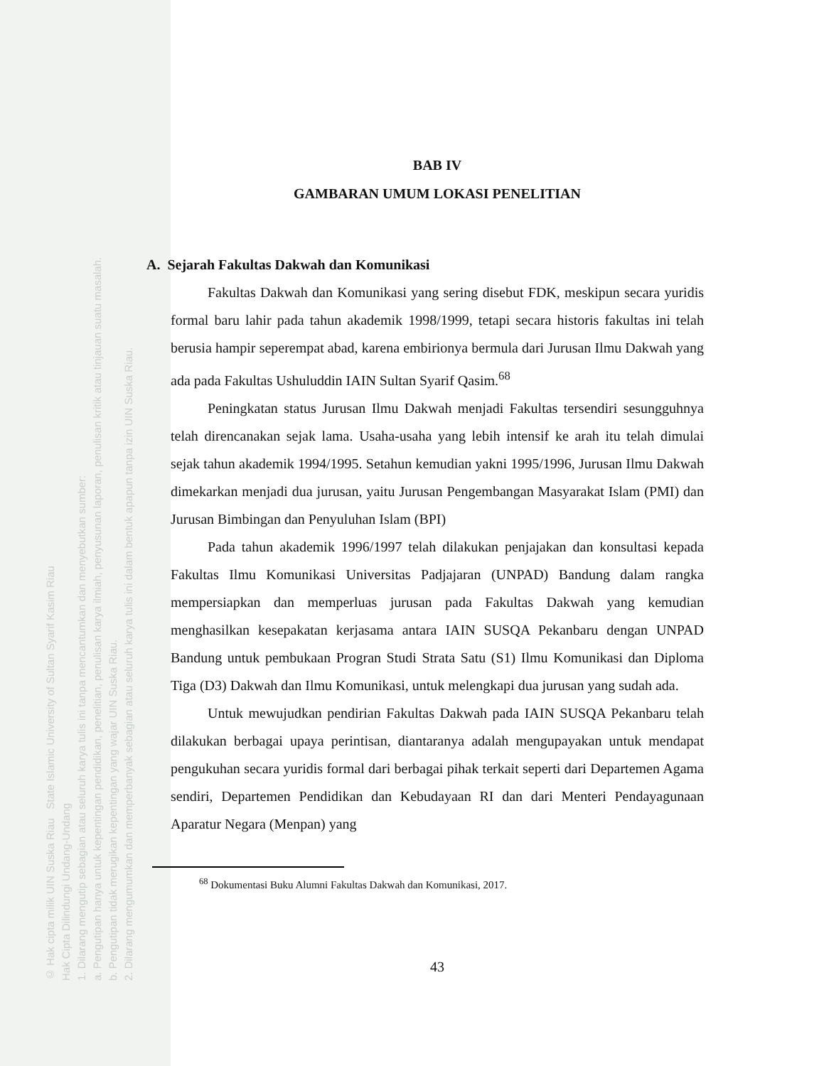© Hak cipta milik UIN Suska Riau State Islamic University of Sultan Syarif Kasim Riau
Hak Cipta Dilindungi Undang-Undang
1. Dilarang mengutip sebagian atau seluruh karya tulis ini tanpa mencantumkan dan menyebutkan sumber:
a. Pengutipan hanya untuk kepentingan pendidikan, penelitian, penulisan karya ilmiah, penyusunan laporan, penulisan kritik atau tinjauan suatu masalah.
b. Pengutipan tidak merugikan kepentingan yang wajar UIN Suska Riau.
2. Dilarang mengumumkan dan memperbanyak sebagian atau seluruh karya tulis ini dalam bentuk apapun tanpa izin UIN Suska Riau.
BAB IV
GAMBARAN UMUM LOKASI PENELITIAN
A. Sejarah Fakultas Dakwah dan Komunikasi
Fakultas Dakwah dan Komunikasi yang sering disebut FDK, meskipun secara yuridis formal baru lahir pada tahun akademik 1998/1999, tetapi secara historis fakultas ini telah berusia hampir seperempat abad, karena embirionya bermula dari Jurusan Ilmu Dakwah yang ada pada Fakultas Ushuluddin IAIN Sultan Syarif Qasim.<sup>68</sup>
Peningkatan status Jurusan Ilmu Dakwah menjadi Fakultas tersendiri sesungguhnya telah direncanakan sejak lama. Usaha-usaha yang lebih intensif ke arah itu telah dimulai sejak tahun akademik 1994/1995. Setahun kemudian yakni 1995/1996, Jurusan Ilmu Dakwah dimekarkan menjadi dua jurusan, yaitu Jurusan Pengembangan Masyarakat Islam (PMI) dan Jurusan Bimbingan dan Penyuluhan Islam (BPI)
Pada tahun akademik 1996/1997 telah dilakukan penjajakan dan konsultasi kepada Fakultas Ilmu Komunikasi Universitas Padjajaran (UNPAD) Bandung dalam rangka mempersiapkan dan memperluas jurusan pada Fakultas Dakwah yang kemudian menghasilkan kesepakatan kerjasama antara IAIN SUSQA Pekanbaru dengan UNPAD Bandung untuk pembukaan Progran Studi Strata Satu (S1) Ilmu Komunikasi dan Diploma Tiga (D3) Dakwah dan Ilmu Komunikasi, untuk melengkapi dua jurusan yang sudah ada.
Untuk mewujudkan pendirian Fakultas Dakwah pada IAIN SUSQA Pekanbaru telah dilakukan berbagai upaya perintisan, diantaranya adalah mengupayakan untuk mendapat pengukuhan secara yuridis formal dari berbagai pihak terkait seperti dari Departemen Agama sendiri, Departemen Pendidikan dan Kebudayaan RI dan dari Menteri Pendayagunaan Aparatur Negara (Menpan) yang
<sup>68</sup> Dokumentasi Buku Alumni Fakultas Dakwah dan Komunikasi, 2017.
43